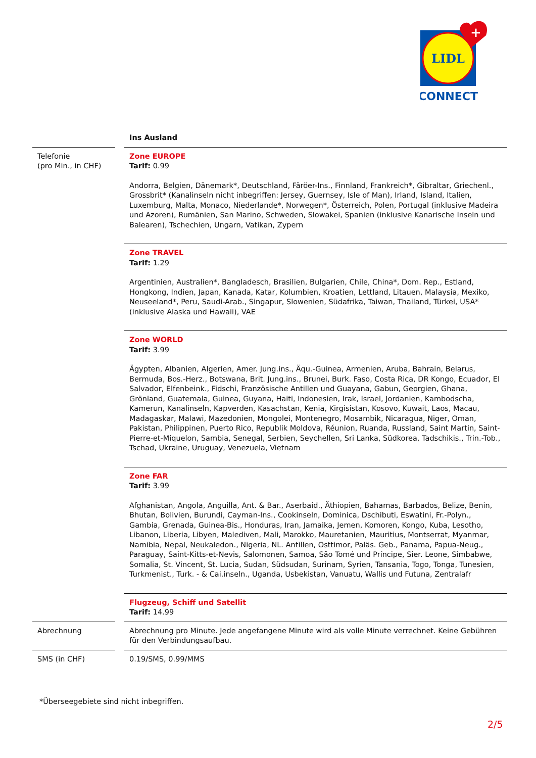LIDL
+
CONNECT
| | | Ins Ausland |
| Telefonie (pro Min., in CHF) | | Zone EUROPE Tarif: 0.99 Andorra, Belgien, Dänemark*, Deutschland, Färöer-Ins., Finnland, Frankreich*, Gibraltar, Griechenl., Grossbrit* (Kanalinseln nicht inbegriffen: Jersey, Guernsey, Isle of Man), Irland, Island, Italien, Luxemburg, Malta, Monaco, Niederlande*, Norwegen*, Österreich, Polen, Portugal (inklusive Madeira und Azoren), Rumänien, San Marino, Schweden, Slowakei, Spanien (inklusive Kanarische Inseln und Balearen), Tschechien, Ungarn, Vatikan, Zypern |
| | | Zone TRAVEL Tarif: 1.29 Argentinien, Australien*, Bangladesch, Brasilien, Bulgarien, Chile, China*, Dom. Rep., Estland, Hongkong, Indien, Japan, Kanada, Katar, Kolumbien, Kroatien, Lettland, Litauen, Malaysia, Mexiko, Neuseeland*, Peru, Saudi-Arab., Singapur, Slowenien, Südafrika, Taiwan, Thailand, Türkei, USA* (inklusive Alaska und Hawaii), VAE |
| | | Zone WORLD Tarif: 3.99 Ägypten, Albanien, Algerien, Amer. Jung.ins., Äqu.-Guinea, Armenien, Aruba, Bahrain, Belarus, Bermuda, Bos.-Herz., Botswana, Brit. Jung.ins., Brunei, Burk. Faso, Costa Rica, DR Kongo, Ecuador, El Salvador, Elfenbeink., Fidschi, Französische Antillen und Guayana, Gabun, Georgien, Ghana, Grönland, Guatemala, Guinea, Guyana, Haiti, Indonesien, Irak, Israel, Jordanien, Kambodscha, Kamerun, Kanalinseln, Kapverden, Kasachstan, Kenia, Kirgisistan, Kosovo, Kuwait, Laos, Macau, Madagaskar, Malawi, Mazedonien, Mongolei, Montenegro, Mosambik, Nicaragua, Niger, Oman, Pakistan, Philippinen, Puerto Rico, Republik Moldova, Réunion, Ruanda, Russland, Saint Martin, Saint-Pierre-et-Miquelon, Sambia, Senegal, Serbien, Seychellen, Sri Lanka, Südkorea, Tadschikis., Trin.-Tob., Tschad, Ukraine, Uruguay, Venezuela, Vietnam |
| | | Zone FAR Tarif: 3.99 Afghanistan, Angola, Anguilla, Ant. & Bar., Aserbaid., Äthiopien, Bahamas, Barbados, Belize, Benin, Bhutan, Bolivien, Burundi, Cayman-Ins., Cookinseln, Dominica, Dschibuti, Eswatini, Fr.-Polyn., Gambia, Grenada, Guinea-Bis., Honduras, Iran, Jamaika, Jemen, Komoren, Kongo, Kuba, Lesotho, Libanon, Liberia, Libyen, Malediven, Mali, Marokko, Mauretanien, Mauritius, Montserrat, Myanmar, Namibia, Nepal, Neukaledon., Nigeria, NL. Antillen, Osttimor, Paläs. Geb., Panama, Papua-Neug., Paraguay, Saint-Kitts-et-Nevis, Salomonen, Samoa, São Tomé und Príncipe, Sier. Leone, Simbabwe, Somalia, St. Vincent, St. Lucia, Sudan, Südsudan, Surinam, Syrien, Tansania, Togo, Tonga, Tunesien, Turkmenist., Turk. - & Cai.inseln., Uganda, Usbekistan, Vanuatu, Wallis und Futuna, Zentralafr |
| | | Flugzeug, Schiff und Satellit Tarif: 14.99 |
| Abrechnung | | Abrechnung pro Minute. Jede angefangene Minute wird als volle Minute verrechnet. Keine Gebühren für den Verbindungsaufbau. |
| SMS (in CHF) | | 0.19/SMS, 0.99/MMS |
*Überseegebiete sind nicht inbegriffen.
2/5